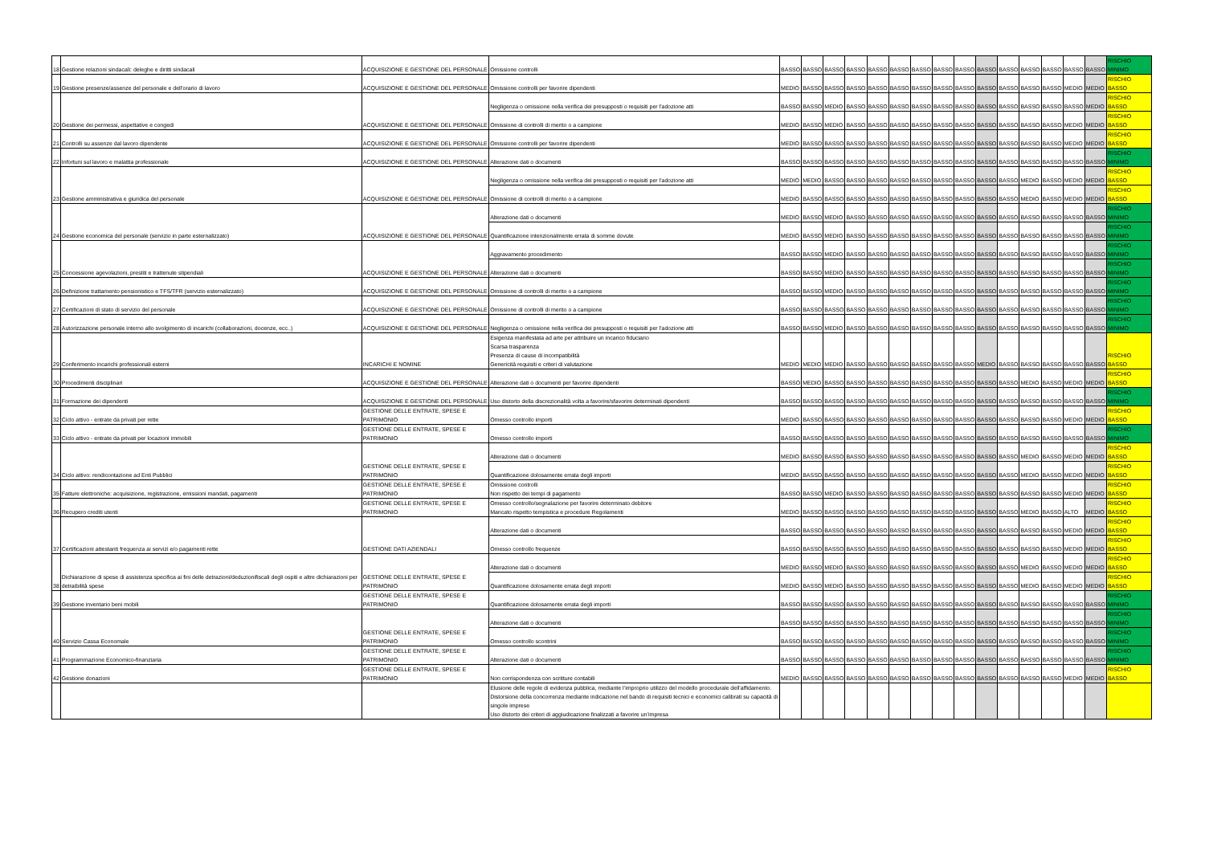| 18 | Gestione relazioni sindacali: deleghe e diritti sindacali | ACQUISIZIONE E GESTIONE DEL PERSONALE | Omissione controlli | BASSO | BASSO | BASSO | BASSO | BASSO | BASSO | BASSO | BASSO | BASSO | BASSO | BASSO | BASSO | BASSO | BASSO | BASSO | RISCHIO MINIMO |
| 19 | Gestione presenze/assenze del personale e dell'orario di lavoro | ACQUISIZIONE E GESTIONE DEL PERSONALE | Omissione controlli per favorire dipendenti | MEDIO | BASSO | BASSO | BASSO | BASSO | BASSO | BASSO | BASSO | BASSO | BASSO | BASSO | BASSO | BASSO | MEDIO | MEDIO | RISCHIO BASSO |
| 20 | Gestione dei permessi, aspettative e congedi | ACQUISIZIONE E GESTIONE DEL PERSONALE | Negligenza o omissione nella verifica dei presupposti o requisiti per l'adozione atti | BASSO | BASSO | MEDIO | BASSO | BASSO | BASSO | BASSO | BASSO | BASSO | BASSO | BASSO | BASSO | BASSO | BASSO | MEDIO | RISCHIO BASSO |
| | | | Omissione di controlli di merito o a campione | MEDIO | BASSO | MEDIO | BASSO | BASSO | BASSO | BASSO | BASSO | BASSO | BASSO | BASSO | BASSO | BASSO | MEDIO | MEDIO | RISCHIO BASSO |
| 21 | Controlli su assenze dal lavoro dipendente | ACQUISIZIONE E GESTIONE DEL PERSONALE | Omissione controlli per favorire dipendenti | MEDIO | BASSO | BASSO | BASSO | BASSO | BASSO | BASSO | BASSO | BASSO | BASSO | BASSO | BASSO | BASSO | MEDIO | MEDIO | RISCHIO BASSO |
| 22 | Infortuni sul lavoro e malattia professionale | ACQUISIZIONE E GESTIONE DEL PERSONALE | Alterazione dati o documenti | BASSO | BASSO | BASSO | BASSO | BASSO | BASSO | BASSO | BASSO | BASSO | BASSO | BASSO | BASSO | BASSO | BASSO | BASSO | RISCHIO MINIMO |
| 23 | Gestione amministrativa e giuridica del personale | ACQUISIZIONE E GESTIONE DEL PERSONALE | Negligenza o omissione nella verifica dei presupposti o requisiti per l'adozione atti | MEDIO | MEDIO | BASSO | BASSO | BASSO | BASSO | BASSO | BASSO | BASSO | BASSO | BASSO | MEDIO | BASSO | MEDIO | MEDIO | RISCHIO BASSO |
| | | | Omissione di controlli di merito o a campione | MEDIO | BASSO | BASSO | BASSO | BASSO | BASSO | BASSO | BASSO | BASSO | BASSO | BASSO | MEDIO | BASSO | MEDIO | MEDIO | RISCHIO BASSO |
| 24 | Gestione economica del personale (servizio in parte esternalizzato) | ACQUISIZIONE E GESTIONE DEL PERSONALE | Alterazione dati o documenti | MEDIO | BASSO | MEDIO | BASSO | BASSO | BASSO | BASSO | BASSO | BASSO | BASSO | BASSO | BASSO | BASSO | BASSO | BASSO | RISCHIO MINIMO |
| | | | Quantificazione intenzionalmente errata di somme dovute | MEDIO | BASSO | MEDIO | BASSO | BASSO | BASSO | BASSO | BASSO | BASSO | BASSO | BASSO | BASSO | BASSO | BASSO | BASSO | RISCHIO MINIMO |
| 25 | Concessione agevolazioni, prestiti e trattenute stipendiali | ACQUISIZIONE E GESTIONE DEL PERSONALE | Aggravamento procedimento | BASSO | BASSO | MEDIO | BASSO | BASSO | BASSO | BASSO | BASSO | BASSO | BASSO | BASSO | BASSO | BASSO | BASSO | BASSO | RISCHIO MINIMO |
| | | | Alterazione dati o documenti | BASSO | BASSO | MEDIO | BASSO | BASSO | BASSO | BASSO | BASSO | BASSO | BASSO | BASSO | BASSO | BASSO | BASSO | BASSO | RISCHIO MINIMO |
| 26 | Definizione trattamento pensionistico e TFS/TFR (servizio esternalizzato) | ACQUISIZIONE E GESTIONE DEL PERSONALE | Omissione di controlli di merito o a campione | BASSO | BASSO | MEDIO | BASSO | BASSO | BASSO | BASSO | BASSO | BASSO | BASSO | BASSO | BASSO | BASSO | BASSO | BASSO | RISCHIO MINIMO |
| 27 | Certificazioni di stato di servizio del personale | ACQUISIZIONE E GESTIONE DEL PERSONALE | Omissione di controlli di merito o a campione | BASSO | BASSO | BASSO | BASSO | BASSO | BASSO | BASSO | BASSO | BASSO | BASSO | BASSO | BASSO | BASSO | BASSO | BASSO | RISCHIO MINIMO |
| 28 | Autorizzazione personale interno allo svolgimento di incarichi (collaborazioni, docenze, ecc..) | ACQUISIZIONE E GESTIONE DEL PERSONALE | Negligenza o omissione nella verifica dei presupposti o requisiti per l'adozione atti | BASSO | BASSO | MEDIO | BASSO | BASSO | BASSO | BASSO | BASSO | BASSO | BASSO | BASSO | BASSO | BASSO | BASSO | BASSO | RISCHIO MINIMO |
| 29 | Conferimento incarichi professionali esterni | INCARICHI E NOMINE | Esigenza manifestata ad arte per attribuire un incarico fiduciario Scarsa trasparenza Presenza di cause di incompatibilità Genericità requisiti e criteri di valutazione | MEDIO | MEDIO | MEDIO | BASSO | BASSO | BASSO | BASSO | BASSO | BASSO | MEDIO | BASSO | BASSO | BASSO | BASSO | BASSO | RISCHIO BASSO |
| 30 | Procedimenti disciplinari | ACQUISIZIONE E GESTIONE DEL PERSONALE | Alterazione dati o documenti per favorire dipendenti | BASSO | MEDIO | BASSO | BASSO | BASSO | BASSO | BASSO | BASSO | BASSO | BASSO | BASSO | MEDIO | BASSO | MEDIO | MEDIO | RISCHIO BASSO |
| 31 | Formazione dei dipendenti | ACQUISIZIONE E GESTIONE DEL PERSONALE | Uso distorto della discrezionalità volta a favorire/sfavorire determinati dipendenti | BASSO | BASSO | BASSO | BASSO | BASSO | BASSO | BASSO | BASSO | BASSO | BASSO | BASSO | BASSO | BASSO | BASSO | BASSO | RISCHIO MINIMO |
| 32 | Ciclo attivo - entrate da privati per rette | GESTIONE DELLE ENTRATE, SPESE E PATRIMONIO | Omesso controllo importi | MEDIO | BASSO | BASSO | BASSO | BASSO | BASSO | BASSO | BASSO | BASSO | BASSO | BASSO | BASSO | BASSO | MEDIO | MEDIO | RISCHIO BASSO |
| 33 | Ciclo attivo - entrate da privati per locazioni immobili | GESTIONE DELLE ENTRATE, SPESE E PATRIMONIO | Omesso controllo importi | BASSO | BASSO | BASSO | BASSO | BASSO | BASSO | BASSO | BASSO | BASSO | BASSO | BASSO | BASSO | BASSO | BASSO | BASSO | RISCHIO MINIMO |
| 34 | Ciclo attivo: rendicontazione ad Enti Pubblici | GESTIONE DELLE ENTRATE, SPESE E PATRIMONIO | Alterazione dati o documenti | MEDIO | BASSO | BASSO | BASSO | BASSO | BASSO | BASSO | BASSO | BASSO | BASSO | BASSO | MEDIO | BASSO | MEDIO | MEDIO | RISCHIO BASSO |
| | | | Quantificazione dolosamente errata degli importi | MEDIO | BASSO | BASSO | BASSO | BASSO | BASSO | BASSO | BASSO | BASSO | BASSO | BASSO | MEDIO | BASSO | MEDIO | MEDIO | RISCHIO BASSO |
| 35 | Fatture elettroniche: acquisizione, registrazione, emissioni mandati, pagamenti | GESTIONE DELLE ENTRATE, SPESE E PATRIMONIO | Omissione controlli Non rispetto dei tempi di pagamento | BASSO | BASSO | MEDIO | BASSO | BASSO | BASSO | BASSO | BASSO | BASSO | BASSO | BASSO | BASSO | BASSO | MEDIO | MEDIO | RISCHIO BASSO |
| 36 | Recupero crediti utenti | GESTIONE DELLE ENTRATE, SPESE E PATRIMONIO | Omesso controllo/segnalazione per favorire determinato debitore Mancato rispetto tempistica e procedure Regolamenti | MEDIO | BASSO | BASSO | BASSO | BASSO | BASSO | BASSO | BASSO | BASSO | BASSO | BASSO | MEDIO | BASSO | ALTO | MEDIO | RISCHIO BASSO |
| 37 | Certificazioni attestanti frequenza ai servizi e/o pagamenti rette | GESTIONE DATI AZIENDALI | Alterazione dati o documenti | BASSO | BASSO | BASSO | BASSO | BASSO | BASSO | BASSO | BASSO | BASSO | BASSO | BASSO | BASSO | BASSO | MEDIO | MEDIO | RISCHIO BASSO |
| | | | Omesso controllo frequenze | BASSO | BASSO | BASSO | BASSO | BASSO | BASSO | BASSO | BASSO | BASSO | BASSO | BASSO | BASSO | BASSO | MEDIO | MEDIO | RISCHIO BASSO |
| 38 | Dichiarazione di spese di assistenza specifica ai fini delle detrazioni/deduzionifiscali degli ospiti e altre dichiarazioni per detraibilità spese | GESTIONE DELLE ENTRATE, SPESE E PATRIMONIO | Alterazione dati o documenti | MEDIO | BASSO | MEDIO | BASSO | BASSO | BASSO | BASSO | BASSO | BASSO | BASSO | BASSO | MEDIO | BASSO | MEDIO | MEDIO | RISCHIO BASSO |
| | | | Quantificazione dolosamente errata degli importi | MEDIO | BASSO | MEDIO | BASSO | BASSO | BASSO | BASSO | BASSO | BASSO | BASSO | BASSO | MEDIO | BASSO | MEDIO | MEDIO | RISCHIO BASSO |
| 39 | Gestione inventario beni mobili | GESTIONE DELLE ENTRATE, SPESE E PATRIMONIO | Quantificazione dolosamente errata degli importi | BASSO | BASSO | BASSO | BASSO | BASSO | BASSO | BASSO | BASSO | BASSO | BASSO | BASSO | BASSO | BASSO | BASSO | BASSO | RISCHIO MINIMO |
| 40 | Servizio Cassa Economale | GESTIONE DELLE ENTRATE, SPESE E PATRIMONIO | Alterazione dati o documenti | BASSO | BASSO | BASSO | BASSO | BASSO | BASSO | BASSO | BASSO | BASSO | BASSO | BASSO | BASSO | BASSO | BASSO | BASSO | RISCHIO MINIMO |
| | | | Omesso controllo scontrini | BASSO | BASSO | BASSO | BASSO | BASSO | BASSO | BASSO | BASSO | BASSO | BASSO | BASSO | BASSO | BASSO | BASSO | BASSO | RISCHIO MINIMO |
| 41 | Programmazione Economico-finanziaria | GESTIONE DELLE ENTRATE, SPESE E PATRIMONIO | Alterazione dati o documenti | BASSO | BASSO | BASSO | BASSO | BASSO | BASSO | BASSO | BASSO | BASSO | BASSO | BASSO | BASSO | BASSO | BASSO | BASSO | RISCHIO MINIMO |
| 42 | Gestione donazioni | GESTIONE DELLE ENTRATE, SPESE E PATRIMONIO | Non corrispondenza con scritture contabili | MEDIO | BASSO | BASSO | BASSO | BASSO | BASSO | BASSO | BASSO | BASSO | BASSO | BASSO | BASSO | BASSO | MEDIO | MEDIO | RISCHIO BASSO |
| | | | Elusione delle regole di evidenza pubblica, mediante l’improprio utilizzo del modello procedurale dell’affidamento. Distorsione della concorrenza mediante indicazione nel bando di requisiti tecnici e economici calibrati su capacità di singole imprese Uso distorto dei criteri di aggiudicazione finalizzati a favorire un’impresa | | | | | | | | | | | | | | | | |